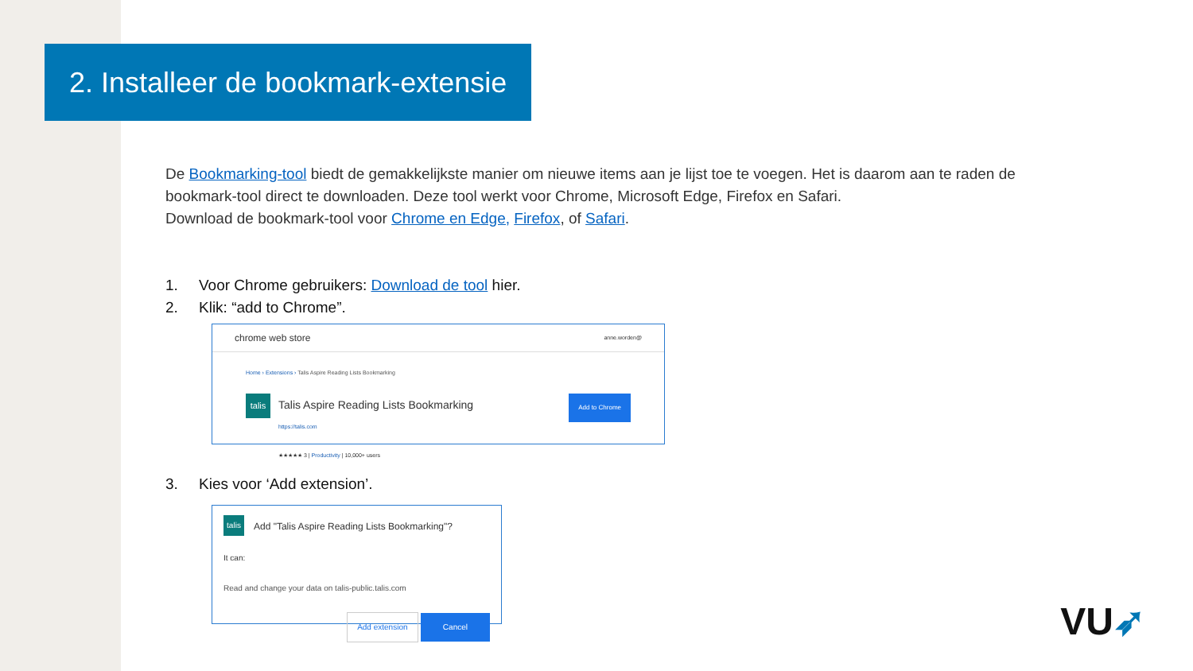2. Installeer de bookmark-extensie
De Bookmarking-tool biedt de gemakkelijkste manier om nieuwe items aan je lijst toe te voegen. Het is daarom aan te raden de bookmark-tool direct te downloaden. Deze tool werkt voor Chrome, Microsoft Edge, Firefox en Safari.
Download de bookmark-tool voor Chrome en Edge, Firefox, of Safari.
1. Voor Chrome gebruikers: Download de tool hier.
2. Klik: “add to Chrome”.
chrome web store anne.worden@
Home › Extensions › Talis Aspire Reading Lists Bookmarking
talis
Talis Aspire Reading Lists Bookmarking
https://talis.com
★★★★★ 3 | Productivity | 10,000+ users
Add to Chrome
3. Kies voor ‘Add extension’.
talis
Add "Talis Aspire Reading Lists Bookmarking"?
It can:
Read and change your data on talis-public.talis.com
Add extension Cancel
VU➶